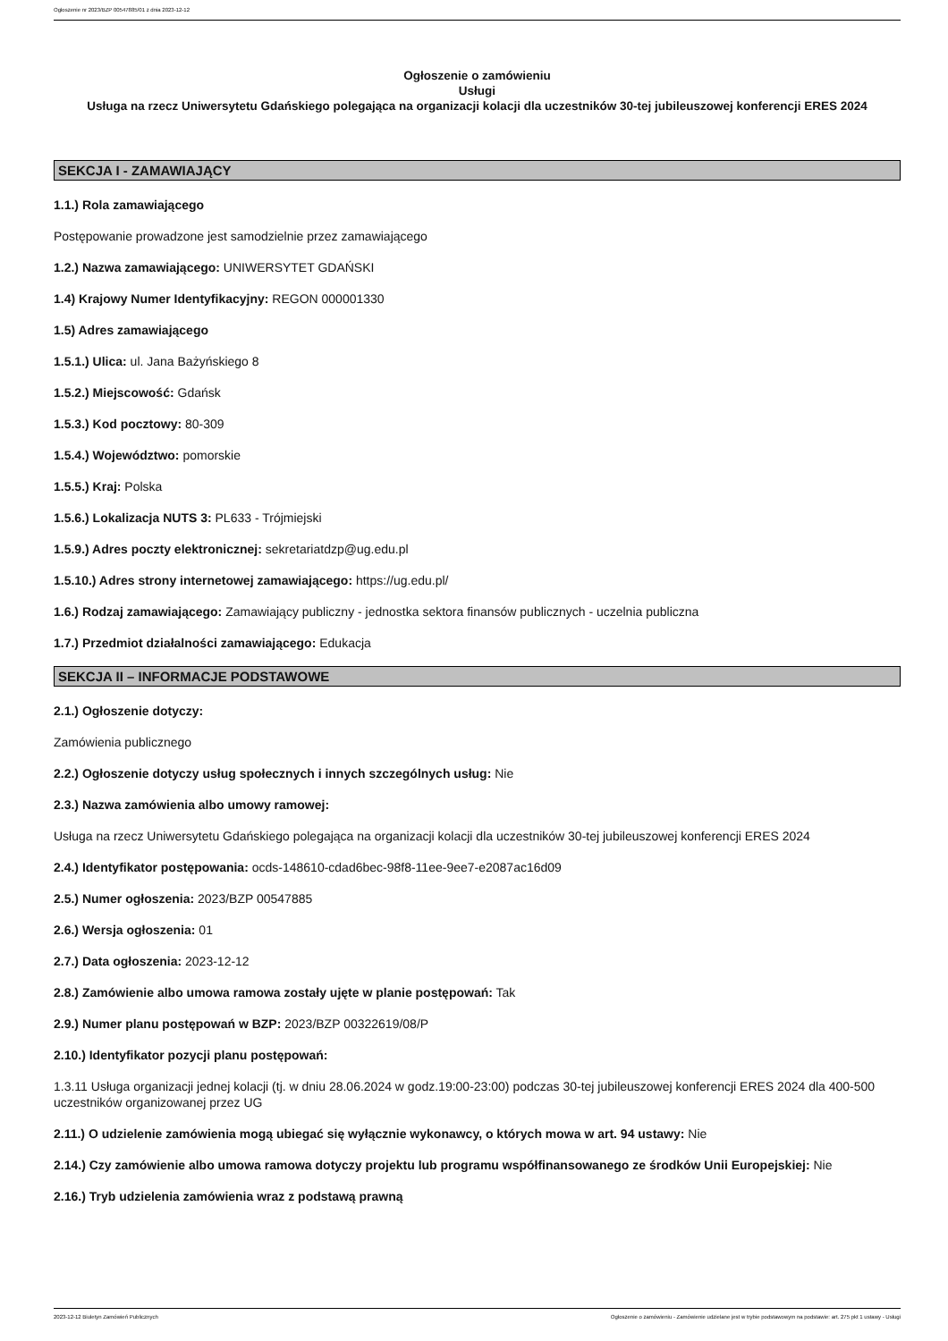Ogłoszenie nr 2023/BZP 00547885/01 z dnia 2023-12-12
Ogłoszenie o zamówieniu
Usługi
Usługa na rzecz Uniwersytetu Gdańskiego polegająca na organizacji kolacji dla uczestników 30-tej jubileuszowej konferencji ERES 2024
SEKCJA I - ZAMAWIAJĄCY
1.1.) Rola zamawiającego
Postępowanie prowadzone jest samodzielnie przez zamawiającego
1.2.) Nazwa zamawiającego: UNIWERSYTET GDAŃSKI
1.4) Krajowy Numer Identyfikacyjny: REGON 000001330
1.5) Adres zamawiającego
1.5.1.) Ulica: ul. Jana Bażyńskiego 8
1.5.2.) Miejscowość: Gdańsk
1.5.3.) Kod pocztowy: 80-309
1.5.4.) Województwo: pomorskie
1.5.5.) Kraj: Polska
1.5.6.) Lokalizacja NUTS 3: PL633 - Trójmiejski
1.5.9.) Adres poczty elektronicznej: sekretariatdzp@ug.edu.pl
1.5.10.) Adres strony internetowej zamawiającego: https://ug.edu.pl/
1.6.) Rodzaj zamawiającego: Zamawiający publiczny - jednostka sektora finansów publicznych - uczelnia publiczna
1.7.) Przedmiot działalności zamawiającego: Edukacja
SEKCJA II – INFORMACJE PODSTAWOWE
2.1.) Ogłoszenie dotyczy:
Zamówienia publicznego
2.2.) Ogłoszenie dotyczy usług społecznych i innych szczególnych usług: Nie
2.3.) Nazwa zamówienia albo umowy ramowej:
Usługa na rzecz Uniwersytetu Gdańskiego polegająca na organizacji kolacji dla uczestników 30-tej jubileuszowej konferencji ERES 2024
2.4.) Identyfikator postępowania: ocds-148610-cdad6bec-98f8-11ee-9ee7-e2087ac16d09
2.5.) Numer ogłoszenia: 2023/BZP 00547885
2.6.) Wersja ogłoszenia: 01
2.7.) Data ogłoszenia: 2023-12-12
2.8.) Zamówienie albo umowa ramowa zostały ujęte w planie postępowań: Tak
2.9.) Numer planu postępowań w BZP: 2023/BZP 00322619/08/P
2.10.) Identyfikator pozycji planu postępowań:
1.3.11 Usługa organizacji jednej kolacji (tj. w dniu 28.06.2024 w godz.19:00-23:00) podczas 30-tej jubileuszowej konferencji ERES 2024 dla 400-500 uczestników organizowanej przez UG
2.11.) O udzielenie zamówienia mogą ubiegać się wyłącznie wykonawcy, o których mowa w art. 94 ustawy: Nie
2.14.) Czy zamówienie albo umowa ramowa dotyczy projektu lub programu współfinansowanego ze środków Unii Europejskiej: Nie
2.16.) Tryb udzielenia zamówienia wraz z podstawą prawną
2023-12-12 Biuletyn Zamówień Publicznych Ogłoszenie o zamówieniu - Zamówienie udzielane jest w trybie podstawowym na podstawie: art. 275 pkt 1 ustawy - Usługi